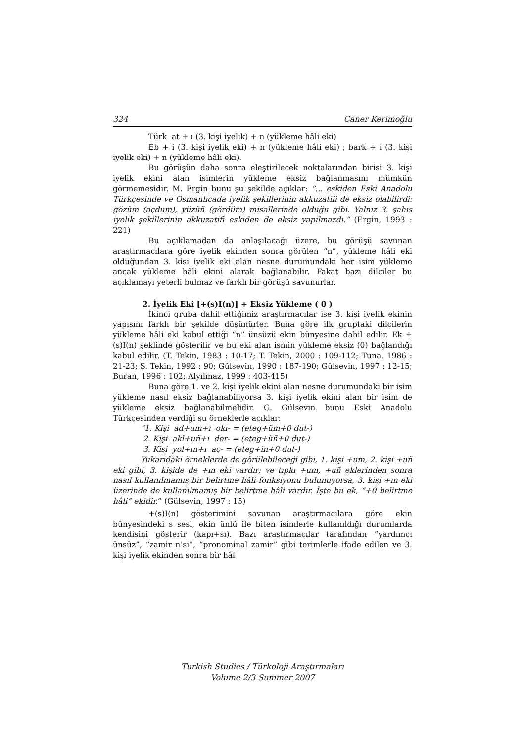324 Caner Kerimoğlu
Türk at + ı (3. kişi iyelik) + n (yükleme hâli eki)
Eb + i (3. kişi iyelik eki) + n (yükleme hâli eki) ; bark + ı (3. kişi iyelik eki) + n (yükleme hâli eki).
Bu görüşün daha sonra eleştirilecek noktalarından birisi 3. kişi iyelik ekini alan isimlerin yükleme eksiz bağlanmasını mümkün görmemesidir. M. Ergin bunu şu şekilde açıklar: “... eskiden Eski Anadolu Türkçesinde ve Osmanlıcada iyelik şekillerinin akkuzatifi de eksiz olabilirdi: gözüm (açdum), yüzüñ (gördüm) misallerinde olduğu gibi. Yalnız 3. şahıs iyelik şekillerinin akkuzatifi eskiden de eksiz yapılmazdı.” (Ergin, 1993 : 221)
Bu açıklamadan da anlaşılacağı üzere, bu görüşü savunan araştırmacılara göre iyelik ekinden sonra görülen “n”, yükleme hâli eki olduğundan 3. kişi iyelik eki alan nesne durumundaki her isim yükleme ancak yükleme hâli ekini alarak bağlanabilir. Fakat bazı dilciler bu açıklamayı yeterli bulmaz ve farklı bir görüşü savunurlar.
2. İyelik Eki [+(s)I(n)] + Eksiz Yükleme ( 0 )
İkinci gruba dahil ettiğimiz araştırmacılar ise 3. kişi iyelik ekinin yapısını farklı bir şekilde düşünürler. Buna göre ilk gruptaki dilcilerin yükleme hâli eki kabul ettiği “n” ünsüzü ekin bünyesine dahil edilir. Ek +(s)I(n) şeklinde gösterilir ve bu eki alan ismin yükleme eksiz (0) bağlandığı kabul edilir. (T. Tekin, 1983 : 10-17; T. Tekin, 2000 : 109-112; Tuna, 1986 : 21-23; Ş. Tekin, 1992 : 90; Gülsevin, 1990 : 187-190; Gülsevin, 1997 : 12-15; Buran, 1996 : 102; Alyılmaz, 1999 : 403-415)
Buna göre 1. ve 2. kişi iyelik ekini alan nesne durumundaki bir isim yükleme nasıl eksiz bağlanabiliyorsa 3. kişi iyelik ekini alan bir isim de yükleme eksiz bağlanabilmelidir. G. Gülsevin bunu Eski Anadolu Türkçesinden verdiği şu örneklerle açıklar:
“1. Kişi ad+um+ı okı- = (eteg+üm+0 dut-)
2. Kişi akl+uñ+ı der- = (eteg+üñ+0 dut-)
3. Kişi yol+ın+ı aç- = (eteg+in+0 dut-)
Yukarıdaki örneklerde de görülebileceği gibi, 1. kişi +um, 2. kişi +uñ eki gibi, 3. kişide de +ın eki vardır; ve tıpkı +um, +uñ eklerinden sonra nasıl kullanılmamış bir belirtme hâli fonksiyonu bulunuyorsa, 3. kişi +ın eki üzerinde de kullanılmamış bir belirtme hâli vardır. İşte bu ek, “+0 belirtme hâli” ekidir.” (Gülsevin, 1997 : 15)
+(s)I(n) gösterimini savunan araştırmacılara göre ekin bünyesindeki s sesi, ekin ünlü ile biten isimlerle kullanıldığı durumlarda kendisini gösterir (kapı+sı). Bazı araştırmacılar tarafından “yardımcı ünsüz”, “zamir n’si”, “pronominal zamir” gibi terimlerle ifade edilen ve 3. kişi iyelik ekinden sonra bir hâl
Turkish Studies / Türkoloji Araştırmaları
Volume 2/3 Summer 2007